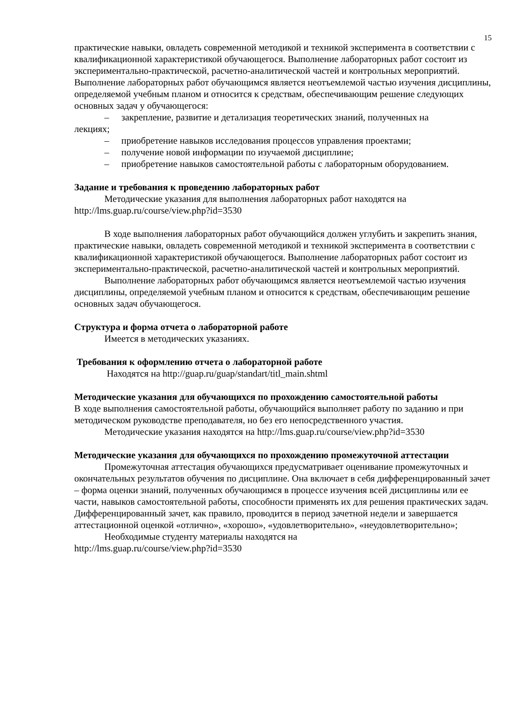15
практические навыки, овладеть современной методикой и техникой эксперимента в соответствии с квалификационной характеристикой обучающегося. Выполнение лабораторных работ состоит из экспериментально-практической, расчетно-аналитической частей и контрольных мероприятий.
Выполнение лабораторных работ обучающимся является неотъемлемой частью изучения дисциплины, определяемой учебным планом и относится к средствам, обеспечивающим решение следующих основных задач у обучающегося:
– закрепление, развитие и детализация теоретических знаний, полученных на
лекциях;
– приобретение навыков исследования процессов управления проектами;
– получение новой информации по изучаемой дисциплине;
– приобретение навыков самостоятельной работы с лабораторным оборудованием.
Задание и требования к проведению лабораторных работ
Методические указания для выполнения лабораторных работ находятся на http://lms.guap.ru/course/view.php?id=3530
В ходе выполнения лабораторных работ обучающийся должен углубить и закрепить знания, практические навыки, овладеть современной методикой и техникой эксперимента в соответствии с квалификационной характеристикой обучающегося. Выполнение лабораторных работ состоит из экспериментально-практической, расчетно-аналитической частей и контрольных мероприятий.
Выполнение лабораторных работ обучающимся является неотъемлемой частью изучения дисциплины, определяемой учебным планом и относится к средствам, обеспечивающим решение основных задач обучающегося.
Структура и форма отчета о лабораторной работе
Имеется в методических указаниях.
Требования к оформлению отчета о лабораторной работе
Находятся на http://guap.ru/guap/standart/titl_main.shtml
Методические указания для обучающихся по прохождению самостоятельной работы
В ходе выполнения самостоятельной работы, обучающийся выполняет работу по заданию и при методическом руководстве преподавателя, но без его непосредственного участия.
Методические указания находятся на http://lms.guap.ru/course/view.php?id=3530
Методические указания для обучающихся по прохождению промежуточной аттестации
Промежуточная аттестация обучающихся предусматривает оценивание промежуточных и окончательных результатов обучения по дисциплине. Она включает в себя дифференцированный зачет – форма оценки знаний, полученных обучающимся в процессе изучения всей дисциплины или ее части, навыков самостоятельной работы, способности применять их для решения практических задач. Дифференцированный зачет, как правило, проводится в период зачетной недели и завершается аттестационной оценкой «отлично», «хорошо», «удовлетворительно», «неудовлетворительно»;
Необходимые студенту материалы находятся на
http://lms.guap.ru/course/view.php?id=3530